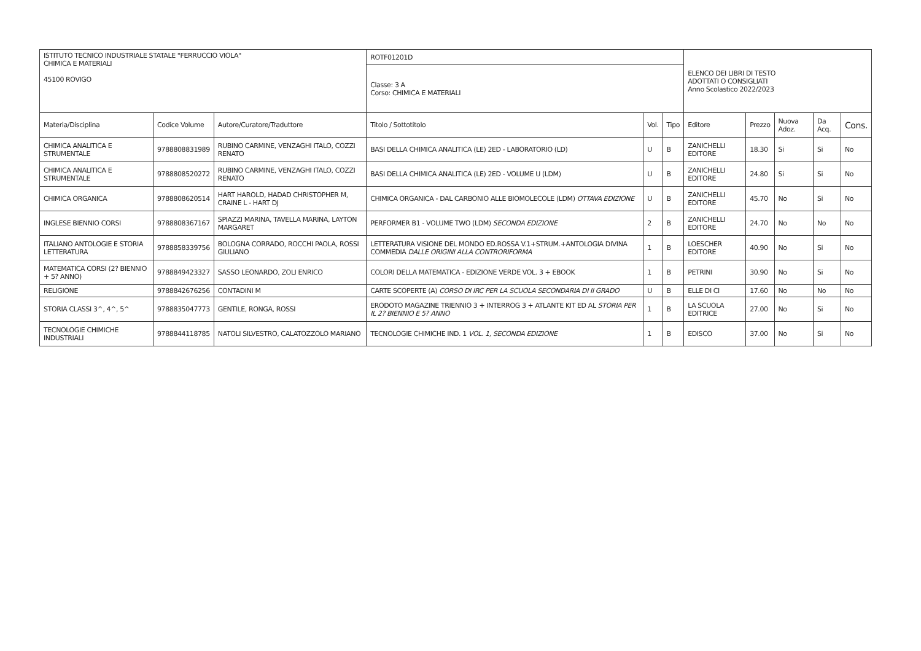| ISTITUTO TECNICO INDUSTRIALE STATALE "FERRUCCIO VIOLA" CHIMICA E MATERIALI 45100 ROVIGO | | | ROTF01201D | | | ELENCO DEI LIBRI DI TESTO ADOTTATI O CONSIGLIATI Anno Scolastico 2022/2023 | | | | |
| | | | Classe: 3 A Corso: CHIMICA E MATERIALI | | | | | | | |
| Materia/Disciplina | Codice Volume | Autore/Curatore/Traduttore | Titolo / Sottotitolo | Vol. | Tipo | Editore | Prezzo | Nuova Adoz. | Da Acq. | Cons. |
| CHIMICA ANALITICA E STRUMENTALE | 9788808831989 | RUBINO CARMINE, VENZAGHI ITALO, COZZI RENATO | BASI DELLA CHIMICA ANALITICA (LE) 2ED - LABORATORIO (LD) | U | B | ZANICHELLI EDITORE | 18.30 | Si | Si | No |
| CHIMICA ANALITICA E STRUMENTALE | 9788808520272 | RUBINO CARMINE, VENZAGHI ITALO, COZZI RENATO | BASI DELLA CHIMICA ANALITICA (LE) 2ED - VOLUME U (LDM) | U | B | ZANICHELLI EDITORE | 24.80 | Si | Si | No |
| CHIMICA ORGANICA | 9788808620514 | HART HAROLD, HADAD CHRISTOPHER M, CRAINE L - HART DJ | CHIMICA ORGANICA - DAL CARBONIO ALLE BIOMOLECOLE (LDM) OTTAVA EDIZIONE | U | B | ZANICHELLI EDITORE | 45.70 | No | Si | No |
| INGLESE BIENNIO CORSI | 9788808367167 | SPIAZZI MARINA, TAVELLA MARINA, LAYTON MARGARET | PERFORMER B1 - VOLUME TWO (LDM) SECONDA EDIZIONE | 2 | B | ZANICHELLI EDITORE | 24.70 | No | No | No |
| ITALIANO ANTOLOGIE E STORIA LETTERATURA | 9788858339756 | BOLOGNA CORRADO, ROCCHI PAOLA, ROSSI GIULIANO | LETTERATURA VISIONE DEL MONDO ED.ROSSA V.1+STRUM.+ANTOLOGIA DIVINA COMMEDIA DALLE ORIGINI ALLA CONTRORIFORMA | 1 | B | LOESCHER EDITORE | 40.90 | No | Si | No |
| MATEMATICA CORSI (2? BIENNIO + 5? ANNO) | 9788849423327 | SASSO LEONARDO, ZOLI ENRICO | COLORI DELLA MATEMATICA - EDIZIONE VERDE VOL. 3 + EBOOK | 1 | B | PETRINI | 30.90 | No | Si | No |
| RELIGIONE | 9788842676256 | CONTADINI M | CARTE SCOPERTE (A) CORSO DI IRC PER LA SCUOLA SECONDARIA DI II GRADO | U | B | ELLE DI CI | 17.60 | No | No | No |
| STORIA CLASSI 3^, 4^, 5^ | 9788835047773 | GENTILE, RONGA, ROSSI | ERODOTO MAGAZINE TRIENNIO 3 + INTERROG 3 + ATLANTE KIT ED AL STORIA PER IL 2? BIENNIO E 5? ANNO | 1 | B | LA SCUOLA EDITRICE | 27.00 | No | Si | No |
| TECNOLOGIE CHIMICHE INDUSTRIALI | 9788844118785 | NATOLI SILVESTRO, CALATOZZOLO MARIANO | TECNOLOGIE CHIMICHE IND. 1 VOL. 1, SECONDA EDIZIONE | 1 | B | EDISCO | 37.00 | No | Si | No |